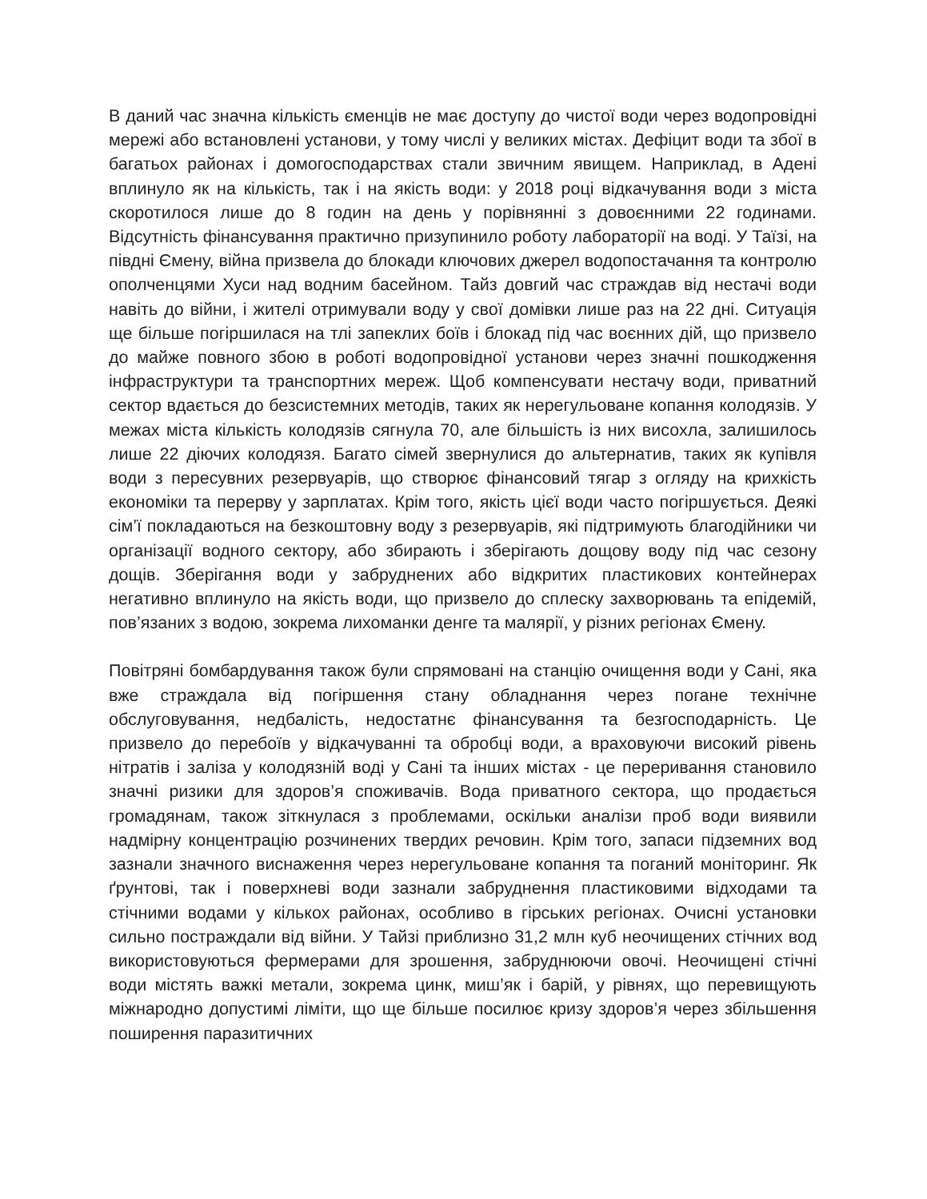В даний час значна кількість єменців не має доступу до чистої води через водопровідні мережі або встановлені установи, у тому числі у великих містах. Дефіцит води та збої в багатьох районах і домогосподарствах стали звичним явищем. Наприклад, в Адені вплинуло як на кількість, так і на якість води: у 2018 році відкачування води з міста скоротилося лише до 8 годин на день у порівнянні з довоєнними 22 годинами. Відсутність фінансування практично призупинило роботу лабораторії на воді. У Таїзі, на півдні Ємену, війна призвела до блокади ключових джерел водопостачання та контролю ополченцями Хуси над водним басейном. Тайз довгий час страждав від нестачі води навіть до війни, і жителі отримували воду у свої домівки лише раз на 22 дні. Ситуація ще більше погіршилася на тлі запеклих боїв і блокад під час воєнних дій, що призвело до майже повного збою в роботі водопровідної установи через значні пошкодження інфраструктури та транспортних мереж. Щоб компенсувати нестачу води, приватний сектор вдається до безсистемних методів, таких як нерегульоване копання колодязів. У межах міста кількість колодязів сягнула 70, але більшість із них висохла, залишилось лише 22 діючих колодязя. Багато сімей звернулися до альтернатив, таких як купівля води з пересувних резервуарів, що створює фінансовий тягар з огляду на крихкість економіки та перерву у зарплатах. Крім того, якість цієї води часто погіршується. Деякі сім’ї покладаються на безкоштовну воду з резервуарів, які підтримують благодійники чи організації водного сектору, або збирають і зберігають дощову воду під час сезону дощів. Зберігання води у забруднених або відкритих пластикових контейнерах негативно вплинуло на якість води, що призвело до сплеску захворювань та епідемій, пов’язаних з водою, зокрема лихоманки денге та малярії, у різних регіонах Ємену.
Повітряні бомбардування також були спрямовані на станцію очищення води у Сані, яка вже страждала від погіршення стану обладнання через погане технічне обслуговування, недбалість, недостатнє фінансування та безгосподарність. Це призвело до перебоїв у відкачуванні та обробці води, а враховуючи високий рівень нітратів і заліза у колодязній воді у Сані та інших містах - це переривання становило значні ризики для здоров’я споживачів. Вода приватного сектора, що продається громадянам, також зіткнулася з проблемами, оскільки аналізи проб води виявили надмірну концентрацію розчинених твердих речовин. Крім того, запаси підземних вод зазнали значного виснаження через нерегульоване копання та поганий моніторинг. Як ґрунтові, так і поверхневі води зазнали забруднення пластиковими відходами та стічними водами у кількох районах, особливо в гірських регіонах. Очисні установки сильно постраждали від війни. У Тайзі приблизно 31,2 млн куб неочищених стічних вод використовуються фермерами для зрошення, забруднюючи овочі. Неочищені стічні води містять важкі метали, зокрема цинк, миш’як і барій, у рівнях, що перевищують міжнародно допустимі ліміти, що ще більше посилює кризу здоров’я через збільшення поширення паразитичних